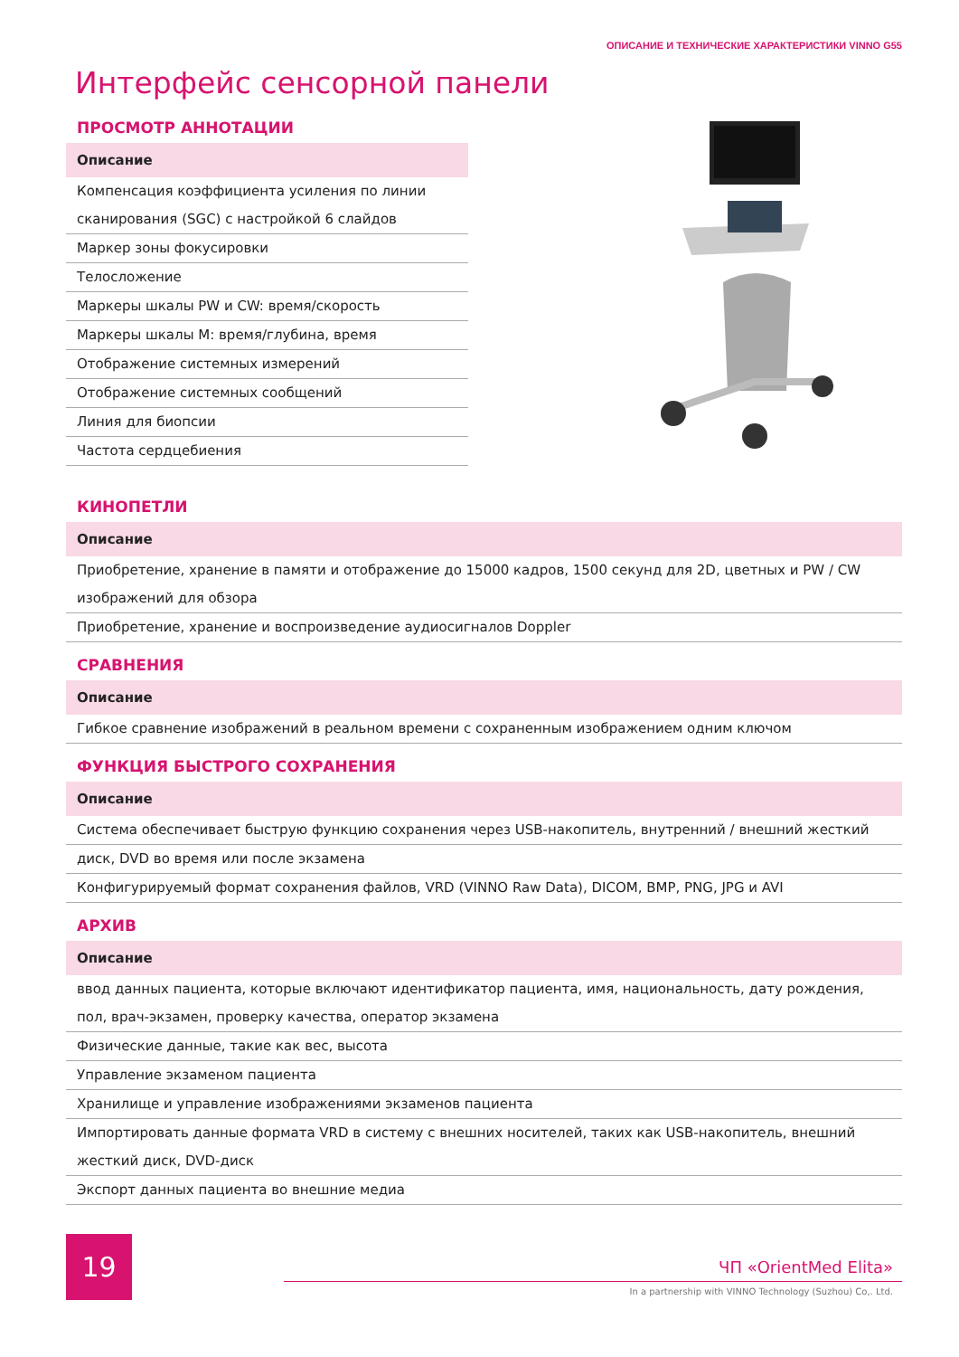ОПИСАНИЕ И ТЕХНИЧЕСКИЕ ХАРАКТЕРИСТИКИ VINNO G55
Интерфейс сенсорной панели
ПРОСМОТР АННОТАЦИИ
| Описание |
| --- |
| Компенсация коэффициента усиления по линии сканирования (SGC) с настройкой 6 слайдов |
| Маркер зоны фокусировки |
| Телосложение |
| Маркеры шкалы PW и CW: время/скорость |
| Маркеры шкалы M: время/глубина, время |
| Отображение системных измерений |
| Отображение системных сообщений |
| Линия для биопсии |
| Частота сердцебиения |
КИНОПЕТЛИ
| Описание |
| --- |
| Приобретение, хранение в памяти и отображение до 15000 кадров, 1500 секунд для 2D, цветных и PW / CW изображений для обзора |
| Приобретение, хранение и воспроизведение аудиосигналов Doppler |
СРАВНЕНИЯ
| Описание |
| --- |
| Гибкое сравнение изображений в реальном времени с сохраненным изображением одним ключом |
ФУНКЦИЯ БЫСТРОГО СОХРАНЕНИЯ
| Описание |
| --- |
| Система обеспечивает быструю функцию сохранения через USB-накопитель, внутренний / внешний жесткий |
| диск, DVD во время или после экзамена |
| Конфигурируемый формат сохранения файлов, VRD (VINNO Raw Data), DICOM, BMP, PNG, JPG и AVI |
АРХИВ
| Описание |
| --- |
| ввод данных пациента, которые включают идентификатор пациента, имя, национальность, дату рождения, пол, врач-экзамен, проверку качества, оператор экзамена |
| Физические данные, такие как вес, высота |
| Управление экзаменом пациента |
| Хранилище и управление изображениями экзаменов пациента |
| Импортировать данные формата VRD в систему с внешних носителей, таких как USB-накопитель, внешний жесткий диск, DVD-диск |
| Экспорт данных пациента во внешние медиа |
19
ЧП «OrientMed Elita»
In a partnership with VINNO Technology (Suzhou) Co,. Ltd.